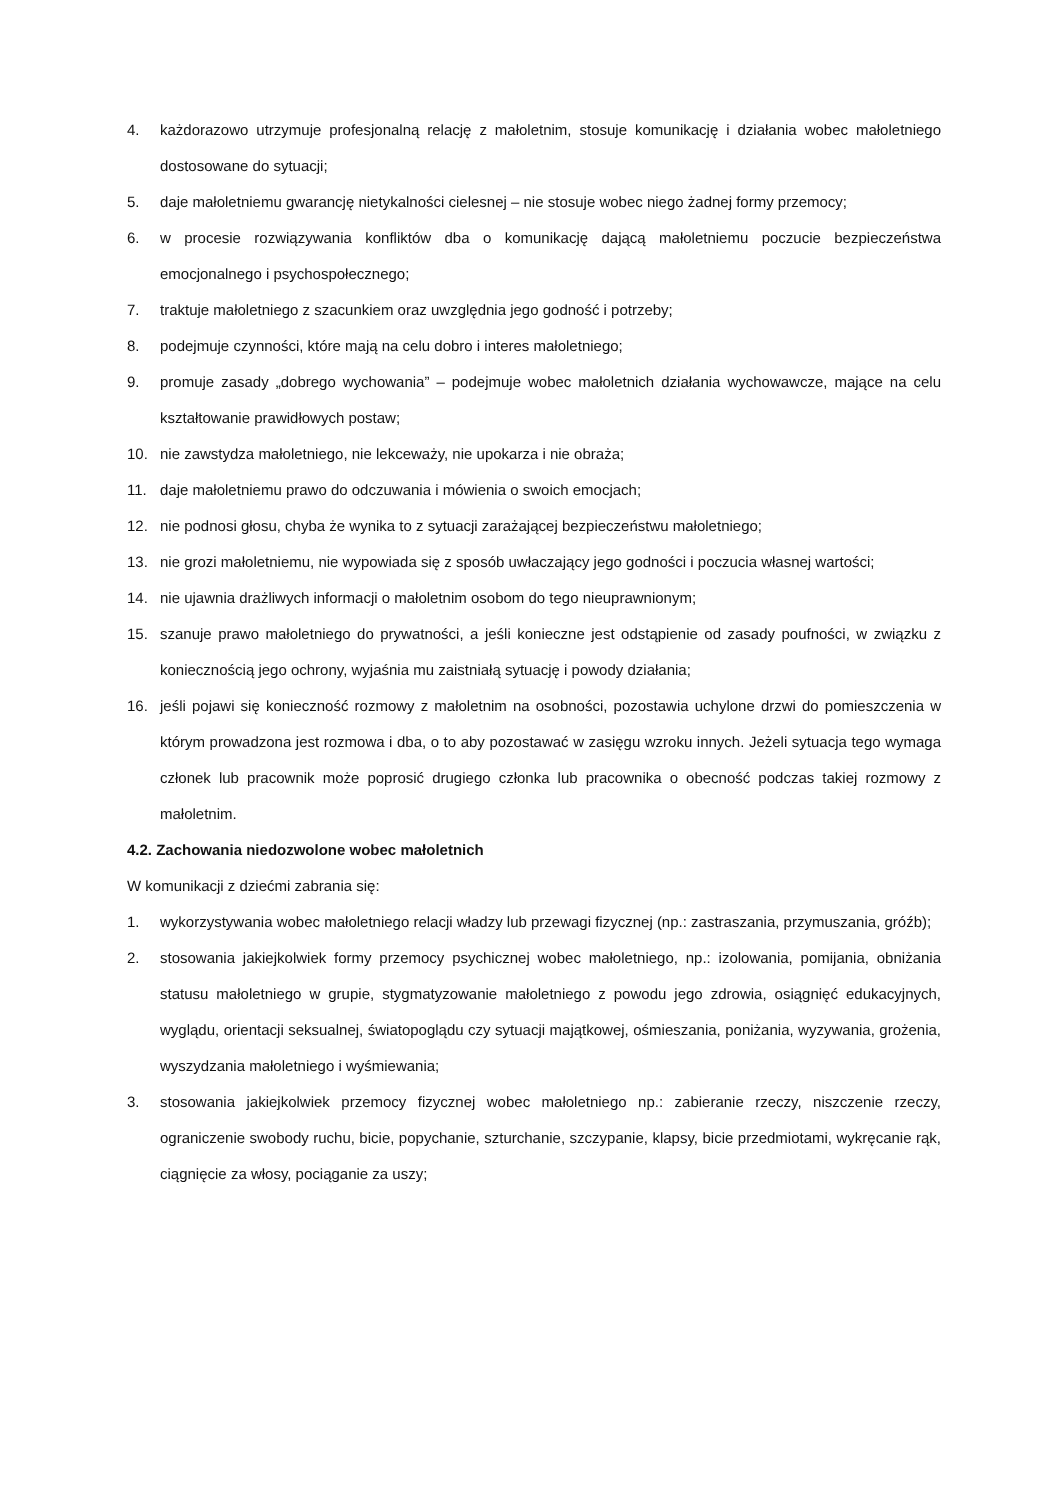4. każdorazowo utrzymuje profesjonalną relację z małoletnim, stosuje komunikację i działania wobec małoletniego dostosowane do sytuacji;
5. daje małoletniemu gwarancję nietykalności cielesnej – nie stosuje wobec niego żadnej formy przemocy;
6. w procesie rozwiązywania konfliktów dba o komunikację dającą małoletniemu poczucie bezpieczeństwa emocjonalnego i psychospołecznego;
7. traktuje małoletniego z szacunkiem oraz uwzględnia jego godność i potrzeby;
8. podejmuje czynności, które mają na celu dobro i interes małoletniego;
9. promuje zasady „dobrego wychowania” – podejmuje wobec małoletnich działania wychowawcze, mające na celu kształtowanie prawidłowych postaw;
10. nie zawstydza małoletniego, nie lekceważy, nie upokarza i nie obraża;
11. daje małoletniemu prawo do odczuwania i mówienia o swoich emocjach;
12. nie podnosi głosu, chyba że wynika to z sytuacji zarażającej bezpieczeństwu małoletniego;
13. nie grozi małoletniemu, nie wypowiada się z sposób uwłaczający jego godności i poczucia własnej wartości;
14. nie ujawnia drażliwych informacji o małoletnim osobom do tego nieuprawnionym;
15. szanuje prawo małoletniego do prywatności, a jeśli konieczne jest odstąpienie od zasady poufności, w związku z koniecznością jego ochrony, wyjaśnia mu zaistniałą sytuację i powody działania;
16. jeśli pojawi się konieczność rozmowy z małoletnim na osobności, pozostawia uchylone drzwi do pomieszczenia w którym prowadzona jest rozmowa i dba, o to aby pozostawać w zasięgu wzroku innych. Jeżeli sytuacja tego wymaga członek lub pracownik może poprosić drugiego członka lub pracownika o obecność podczas takiej rozmowy z małoletnim.
4.2. Zachowania niedozwolone wobec małoletnich
W komunikacji z dziećmi zabrania się:
1. wykorzystywania wobec małoletniego relacji władzy lub przewagi fizycznej (np.: zastraszania, przymuszania, gróźb);
2. stosowania jakiejkolwiek formy przemocy psychicznej wobec małoletniego, np.: izolowania, pomijania, obniżania statusu małoletniego w grupie, stygmatyzowanie małoletniego z powodu jego zdrowia, osiągnięć edukacyjnych, wyglądu, orientacji seksualnej, światopoglądu czy sytuacji majątkowej, ośmieszania, poniżania, wyzywania, grożenia, wyszydzania małoletniego i wyśmiewania;
3. stosowania jakiejkolwiek przemocy fizycznej wobec małoletniego np.: zabieranie rzeczy, niszczenie rzeczy, ograniczenie swobody ruchu, bicie, popychanie, szturchanie, szczypanie, klapsy, bicie przedmiotami, wykręcanie rąk, ciągnięcie za włosy, pociąganie za uszy;